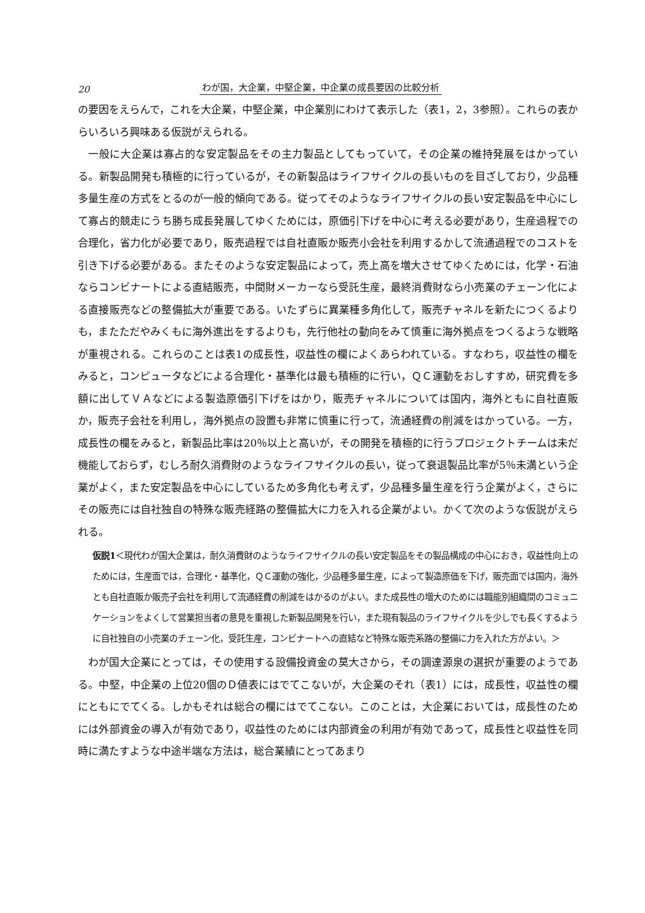20 わが国，大企業，中堅企業，中企業の成長要因の比較分析
の要因をえらんで，これを大企業，中堅企業，中企業別にわけて表示した（表1，2，3参照）。これらの表からいろいろ興味ある仮説がえられる。
一般に大企業は寡占的な安定製品をその主力製品としてもっていて，その企業の維持発展をはかっている。新製品開発も積極的に行っているが，その新製品はライフサイクルの長いものを目ざしており，少品種多量生産の方式をとるのが一般的傾向である。従ってそのようなライフサイクルの長い安定製品を中心にして寡占的競走にうち勝ち成長発展してゆくためには，原価引下げを中心に考える必要があり，生産過程での合理化，省力化が必要であり，販売過程では自社直販か販売小会社を利用するかして流通過程でのコストを引き下げる必要がある。またそのような安定製品によって，売上高を増大させてゆくためには，化学・石油ならコンビナートによる直結販売，中間財メーカーなら受託生産，最終消費財なら小売業のチェーン化による直接販売などの整備拡大が重要である。いたずらに異業種多角化して，販売チャネルを新たにつくるよりも，またただやみくもに海外進出をするよりも，先行他社の動向をみて慎重に海外拠点をつくるような戦略が重視される。これらのことは表1の成長性，収益性の欄によくあらわれている。すなわち，収益性の欄をみると，コンピュータなどによる合理化・基準化は最も積極的に行い，ＱＣ運動をおしすすめ，研究費を多額に出してＶＡなどによる製造原価引下げをはかり，販売チャネルについては国内，海外ともに自社直販か，販売子会社を利用し，海外拠点の設置も非常に慎重に行って，流通経費の削減をはかっている。一方，成長性の欄をみると，新製品比率は20％以上と高いが，その開発を積極的に行うプロジェクトチームは未だ機能しておらず，むしろ耐久消費財のようなライフサイクルの長い，従って衰退製品比率が5％未満という企業がよく，また安定製品を中心にしているため多角化も考えず，少品種多量生産を行う企業がよく，さらにその販売には自社独自の特殊な販売経路の整備拡大に力を入れる企業がよい。かくて次のような仮説がえられる。
仮説1＜現代わが国大企業は，耐久消費財のようなライフサイクルの長い安定製品をその製品構成の中心におき，収益性向上のためには，生産面では，合理化・基準化，ＱＣ運動の強化，少品種多量生産，によって製造原価を下げ，販売面では国内，海外とも自社直販か販売子会社を利用して流通経費の削減をはかるのがよい。また成長性の増大のためには職能別組織間のコミュニケーションをよくして営業担当者の意見を重視した新製品開発を行い，また現有製品のライフサイクルを少しでも長くするように自社独自の小売業のチェーン化，受託生産，コンビナートへの直結など特殊な販売系路の整備に力を入れた方がよい。＞
わが国大企業にとっては，その使用する設備投資金の莫大さから，その調達源泉の選択が重要のようである。中堅，中企業の上位20個のＤ値表にはでてこないが，大企業のそれ（表1）には，成長性，収益性の欄にともにでてくる。しかもそれは総合の欄にはでてこない。このことは，大企業においては，成長性のためには外部資金の導入が有効であり，収益性のためには内部資金の利用が有効であって，成長性と収益性を同時に満たすような中途半端な方法は，総合業績にとってあまり